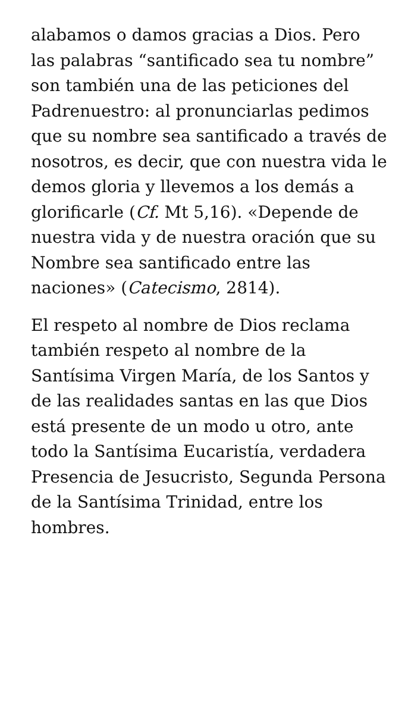alabamos o damos gracias a Dios. Pero las palabras “santificado sea tu nombre” son también una de las peticiones del Padrenuestro: al pronunciarlas pedimos que su nombre sea santificado a través de nosotros, es decir, que con nuestra vida le demos gloria y llevemos a los demás a glorificarle (Cf. Mt 5,16). «Depende de nuestra vida y de nuestra oración que su Nombre sea santificado entre las naciones» (Catecismo, 2814).
El respeto al nombre de Dios reclama también respeto al nombre de la Santísima Virgen María, de los Santos y de las realidades santas en las que Dios está presente de un modo u otro, ante todo la Santísima Eucaristía, verdadera Presencia de Jesucristo, Segunda Persona de la Santísima Trinidad, entre los hombres.